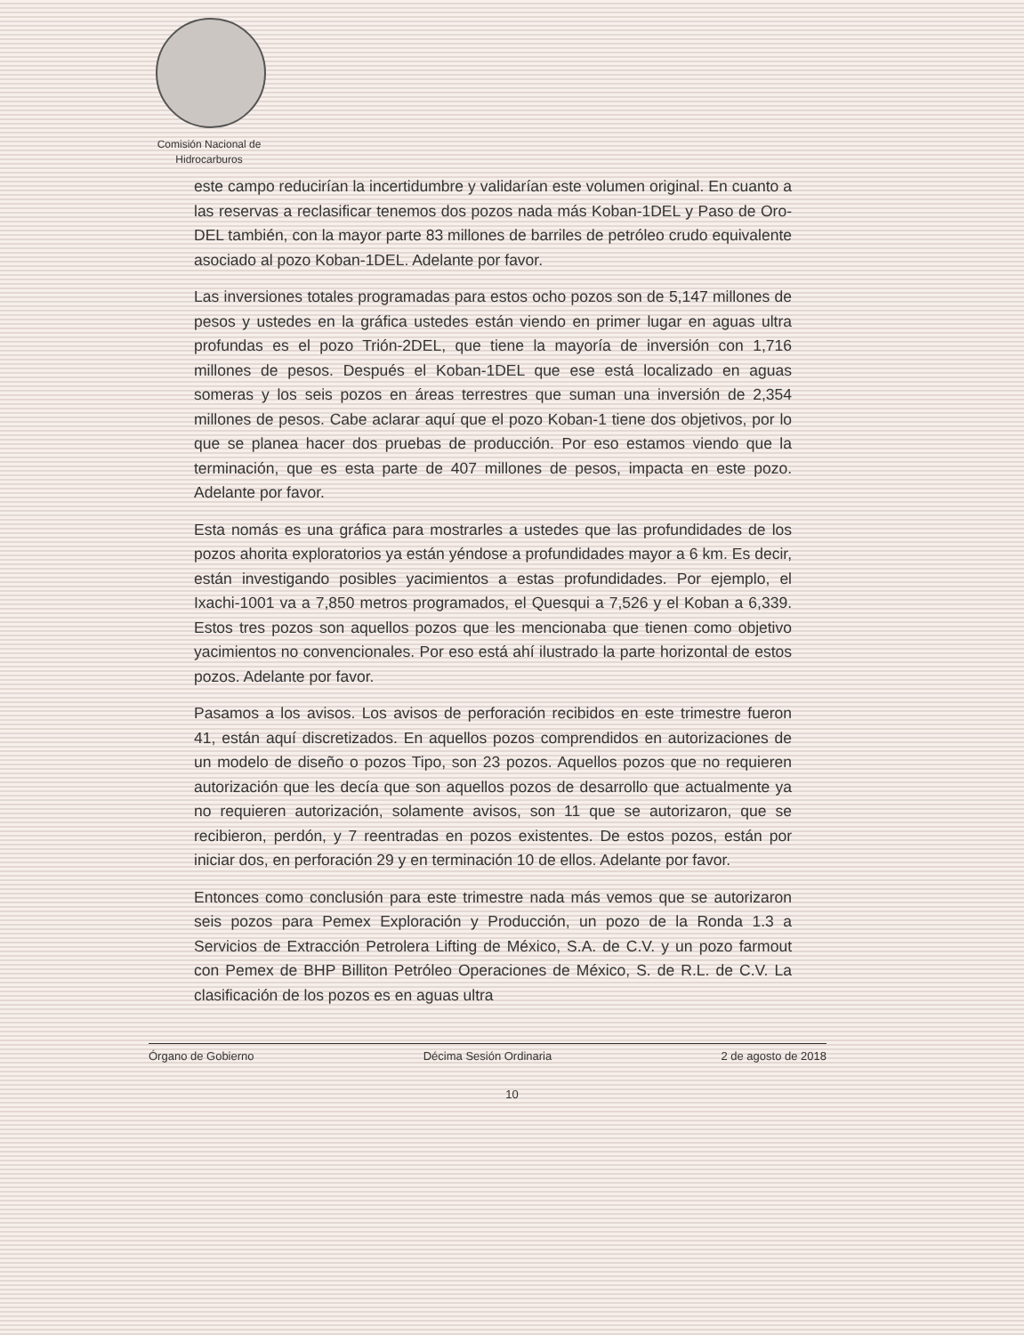Comisión Nacional de
Hidrocarburos
este campo reducirían la incertidumbre y validarían este volumen original. En cuanto a las reservas a reclasificar tenemos dos pozos nada más Koban-1DEL y Paso de Oro-DEL también, con la mayor parte 83 millones de barriles de petróleo crudo equivalente asociado al pozo Koban-1DEL. Adelante por favor.
Las inversiones totales programadas para estos ocho pozos son de 5,147 millones de pesos y ustedes en la gráfica ustedes están viendo en primer lugar en aguas ultra profundas es el pozo Trión-2DEL, que tiene la mayoría de inversión con 1,716 millones de pesos. Después el Koban-1DEL que ese está localizado en aguas someras y los seis pozos en áreas terrestres que suman una inversión de 2,354 millones de pesos. Cabe aclarar aquí que el pozo Koban-1 tiene dos objetivos, por lo que se planea hacer dos pruebas de producción. Por eso estamos viendo que la terminación, que es esta parte de 407 millones de pesos, impacta en este pozo. Adelante por favor.
Esta nomás es una gráfica para mostrarles a ustedes que las profundidades de los pozos ahorita exploratorios ya están yéndose a profundidades mayor a 6 km. Es decir, están investigando posibles yacimientos a estas profundidades. Por ejemplo, el Ixachi-1001 va a 7,850 metros programados, el Quesqui a 7,526 y el Koban a 6,339. Estos tres pozos son aquellos pozos que les mencionaba que tienen como objetivo yacimientos no convencionales. Por eso está ahí ilustrado la parte horizontal de estos pozos. Adelante por favor.
Pasamos a los avisos. Los avisos de perforación recibidos en este trimestre fueron 41, están aquí discretizados. En aquellos pozos comprendidos en autorizaciones de un modelo de diseño o pozos Tipo, son 23 pozos. Aquellos pozos que no requieren autorización que les decía que son aquellos pozos de desarrollo que actualmente ya no requieren autorización, solamente avisos, son 11 que se autorizaron, que se recibieron, perdón, y 7 reentradas en pozos existentes. De estos pozos, están por iniciar dos, en perforación 29 y en terminación 10 de ellos. Adelante por favor.
Entonces como conclusión para este trimestre nada más vemos que se autorizaron seis pozos para Pemex Exploración y Producción, un pozo de la Ronda 1.3 a Servicios de Extracción Petrolera Lifting de México, S.A. de C.V. y un pozo farmout con Pemex de BHP Billiton Petróleo Operaciones de México, S. de R.L. de C.V. La clasificación de los pozos es en aguas ultra
Órgano de Gobierno Décima Sesión Ordinaria 2 de agosto de 2018
10